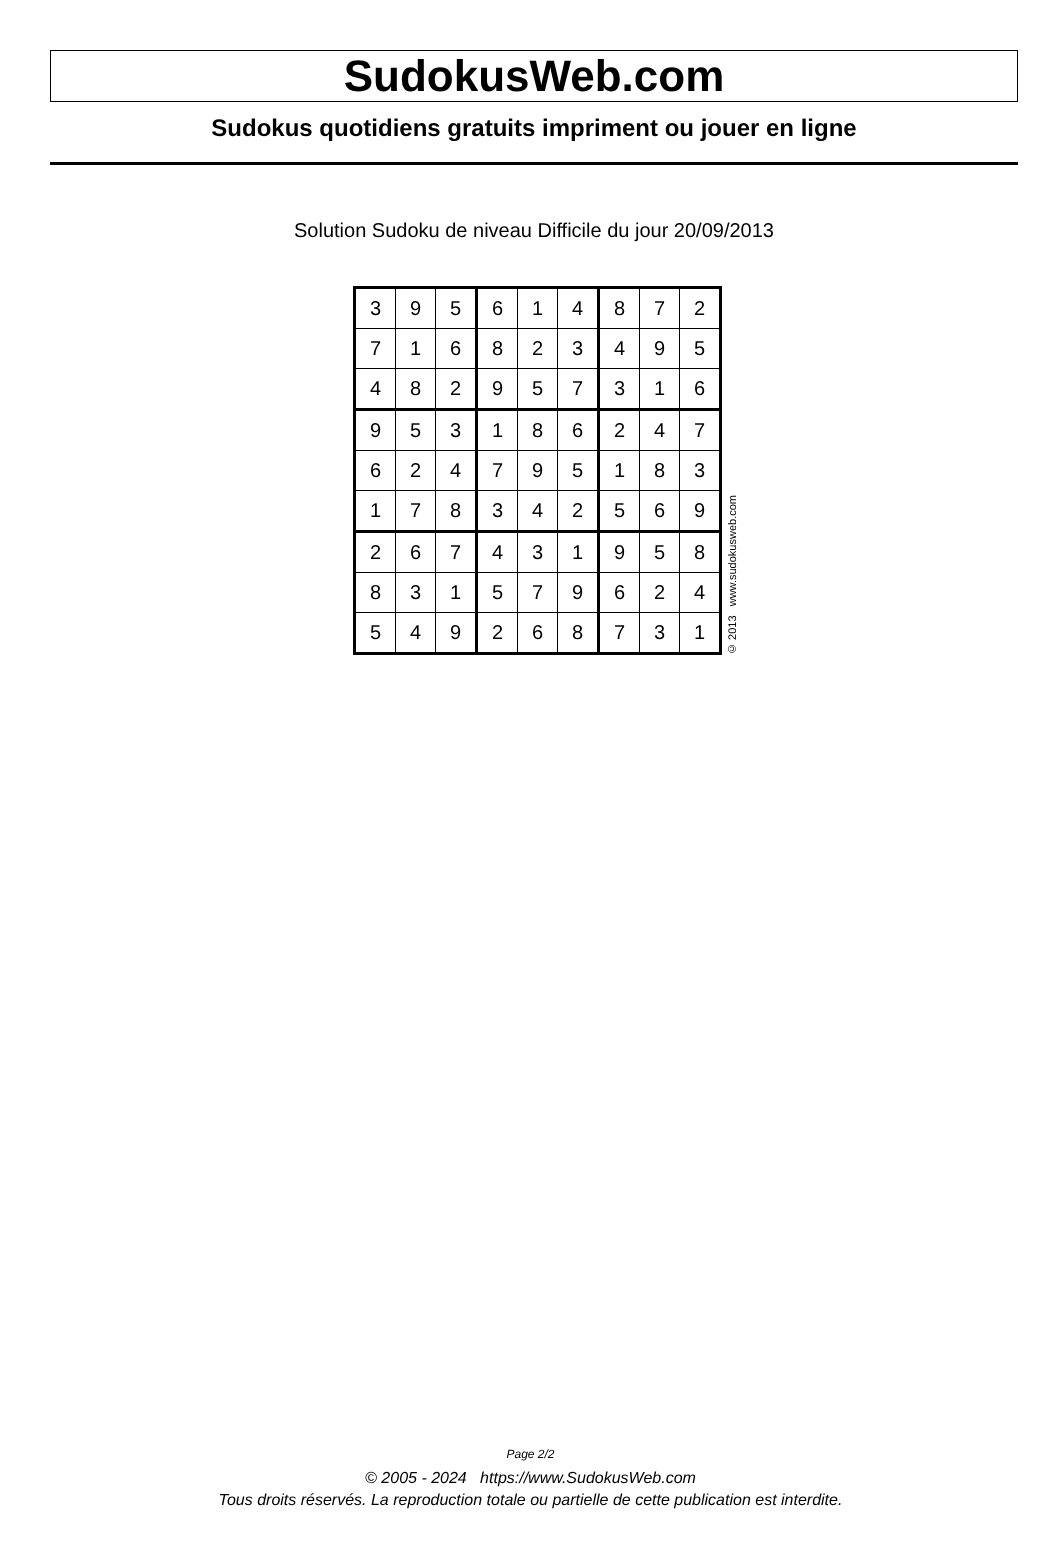SudokusWeb.com
Sudokus quotidiens gratuits impriment ou jouer en ligne
Solution Sudoku de niveau Difficile du jour 20/09/2013
| 3 | 9 | 5 | 6 | 1 | 4 | 8 | 7 | 2 |
| 7 | 1 | 6 | 8 | 2 | 3 | 4 | 9 | 5 |
| 4 | 8 | 2 | 9 | 5 | 7 | 3 | 1 | 6 |
| 9 | 5 | 3 | 1 | 8 | 6 | 2 | 4 | 7 |
| 6 | 2 | 4 | 7 | 9 | 5 | 1 | 8 | 3 |
| 1 | 7 | 8 | 3 | 4 | 2 | 5 | 6 | 9 |
| 2 | 6 | 7 | 4 | 3 | 1 | 9 | 5 | 8 |
| 8 | 3 | 1 | 5 | 7 | 9 | 6 | 2 | 4 |
| 5 | 4 | 9 | 2 | 6 | 8 | 7 | 3 | 1 |
© 2013 www.sudokusweb.com
Page 2/2
© 2005 - 2024 https://www.SudokusWeb.com
Tous droits réservés. La reproduction totale ou partielle de cette publication est interdite.